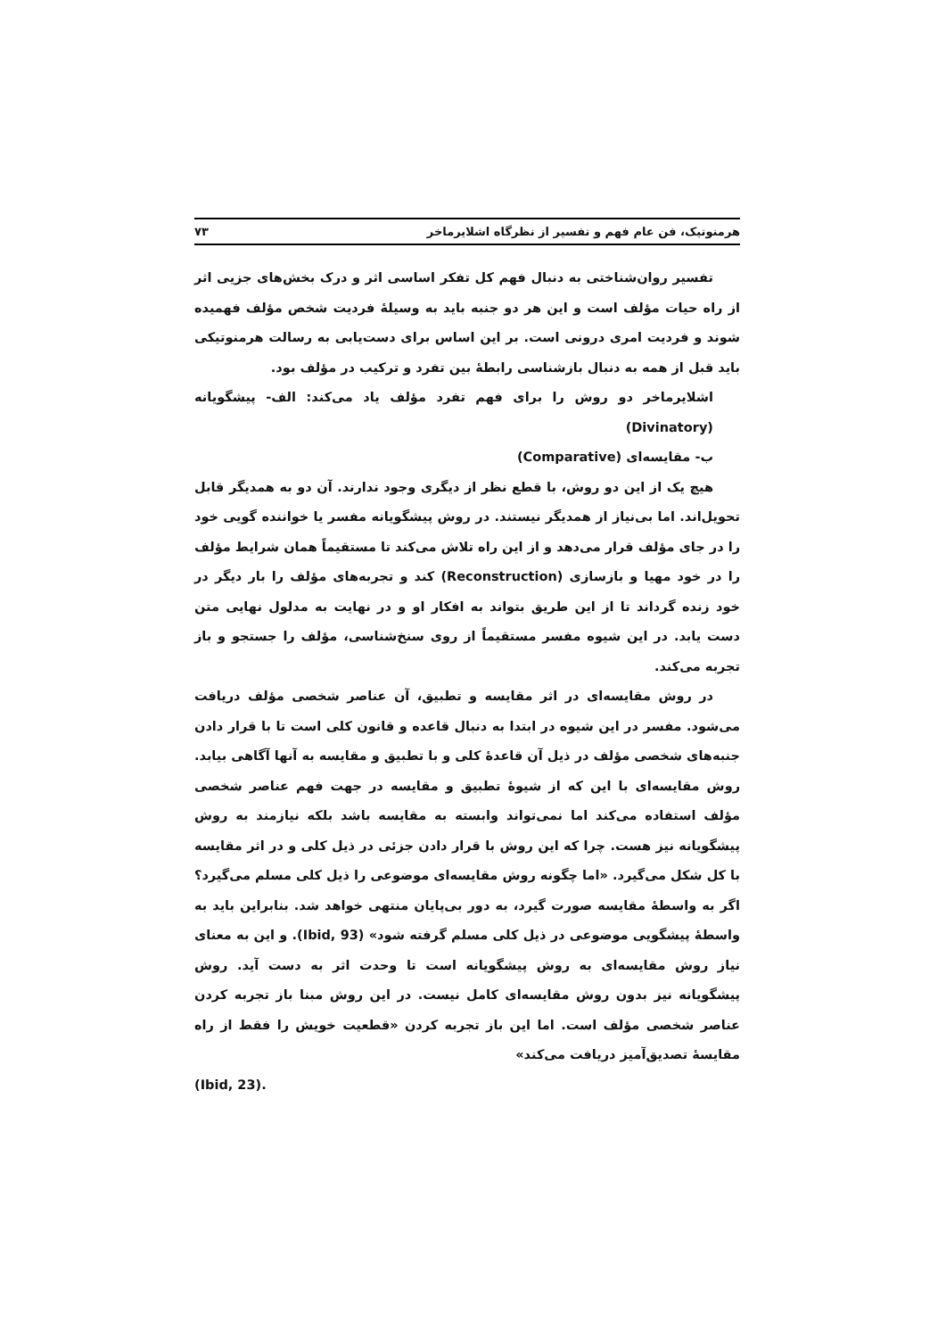هرمنوتیک، فن عام فهم و تفسیر از نظرگاه اشلایرماخر ۷۳
تفسیر روان‌شناختی به دنبال فهم کل تفکر اساسی اثر و درک بخش‌های جزیی اثر از راه حیات مؤلف است و این هر دو جنبه باید به وسیلهٔ فردیت شخص مؤلف فهمیده شوند و فردیت امری درونی است. بر این اساس برای دست‌یابی به رسالت هرمنوتیکی باید قبل از همه به دنبال بازشناسی رابطهٔ بین تفرد و ترکیب در مؤلف بود.
اشلایرماخر دو روش را برای فهم تفرد مؤلف یاد می‌کند: الف- پیشگویانه (Divinatory)
ب- مقایسه‌ای (Comparative)
هیچ یک از این دو روش، با قطع نظر از دیگری وجود ندارند. آن دو به همدیگر قابل تحویل‌اند. اما بی‌نیاز از همدیگر نیستند. در روش پیشگویانه مفسر یا خواننده گویی خود را در جای مؤلف قرار می‌دهد و از این راه تلاش می‌کند تا مستقیماً همان شرایط مؤلف را در خود مهیا و بازسازی (Reconstruction) کند و تجربه‌های مؤلف را بار دیگر در خود زنده گرداند تا از این طریق بتواند به افکار او و در نهایت به مدلول نهایی متن دست یابد. در این شیوه مفسر مستقیماً از روی سنخ‌شناسی، مؤلف را جستجو و باز تجربه می‌کند.
در روش مقایسه‌ای در اثر مقایسه و تطبیق، آن عناصر شخصی مؤلف دریافت می‌شود. مفسر در این شیوه در ابتدا به دنبال قاعده و قانون کلی است تا با قرار دادن جنبه‌های شخصی مؤلف در ذیل آن قاعدهٔ کلی و با تطبیق و مقایسه به آنها آگاهی بیابد. روش مقایسه‌ای با این که از شیوهٔ تطبیق و مقایسه در جهت فهم عناصر شخصی مؤلف استفاده می‌کند اما نمی‌تواند وابسته به مقایسه باشد بلکه نیازمند به روش پیشگویانه نیز هست. چرا که این روش با قرار دادن جزئی در ذیل کلی و در اثر مقایسه با کل شکل می‌گیرد. «اما چگونه روش مقایسه‌ای موضوعی را ذیل کلی مسلم می‌گیرد؟ اگر به واسطهٔ مقایسه صورت گیرد، به دور بی‌پایان منتهی خواهد شد. بنابراین باید به واسطهٔ پیشگویی موضوعی در ذیل کلی مسلم گرفته شود» (Ibid, 93). و این به معنای نیاز روش مقایسه‌ای به روش پیشگویانه است تا وحدت اثر به دست آید. روش پیشگویانه نیز بدون روش مقایسه‌ای کامل نیست. در این روش مبنا باز تجربه کردن عناصر شخصی مؤلف است. اما این باز تجربه کردن «قطعیت خویش را فقط از راه مقایسهٔ تصدیق‌آمیز دریافت می‌کند»
.(Ibid, 23)